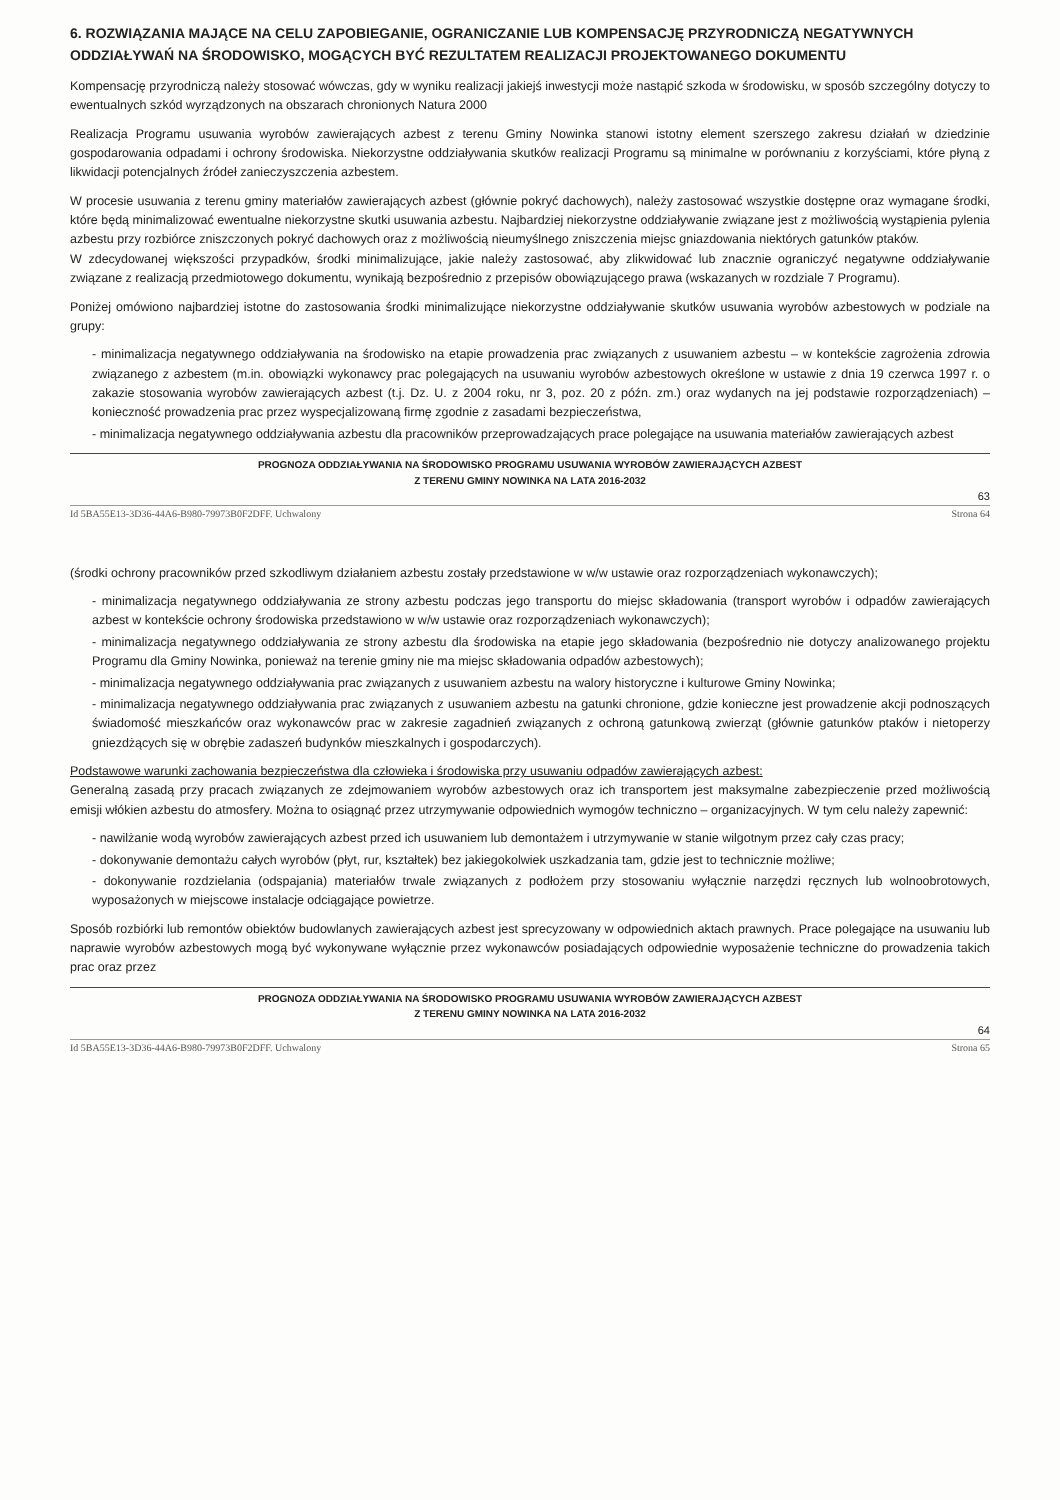6. ROZWIĄZANIA MAJĄCE NA CELU ZAPOBIEGANIE, OGRANICZANIE LUB KOMPENSACJĘ PRZYRODNICZĄ NEGATYWNYCH ODDZIAŁYWAŃ NA ŚRODOWISKO, MOGĄCYCH BYĆ REZULTATEM REALIZACJI PROJEKTOWANEGO DOKUMENTU
Kompensację przyrodniczą należy stosować wówczas, gdy w wyniku realizacji jakiejś inwestycji może nastąpić szkoda w środowisku, w sposób szczególny dotyczy to ewentualnych szkód wyrządzonych na obszarach chronionych Natura 2000
Realizacja Programu usuwania wyrobów zawierających azbest z terenu Gminy Nowinka stanowi istotny element szerszego zakresu działań w dziedzinie gospodarowania odpadami i ochrony środowiska. Niekorzystne oddziaływania skutków realizacji Programu są minimalne w porównaniu z korzyściami, które płyną z likwidacji potencjalnych źródeł zanieczyszczenia azbestem.
W procesie usuwania z terenu gminy materiałów zawierających azbest (głównie pokryć dachowych), należy zastosować wszystkie dostępne oraz wymagane środki, które będą minimalizować ewentualne niekorzystne skutki usuwania azbestu. Najbardziej niekorzystne oddziaływanie związane jest z możliwością wystąpienia pylenia azbestu przy rozbiórce zniszczonych pokryć dachowych oraz z możliwością nieumyślnego zniszczenia miejsc gniazdowania niektórych gatunków ptaków.
W zdecydowanej większości przypadków, środki minimalizujące, jakie należy zastosować, aby zlikwidować lub znacznie ograniczyć negatywne oddziaływanie związane z realizacją przedmiotowego dokumentu, wynikają bezpośrednio z przepisów obowiązującego prawa (wskazanych w rozdziale 7 Programu).
Poniżej omówiono najbardziej istotne do zastosowania środki minimalizujące niekorzystne oddziaływanie skutków usuwania wyrobów azbestowych w podziale na grupy:
- minimalizacja negatywnego oddziaływania na środowisko na etapie prowadzenia prac związanych z usuwaniem azbestu – w kontekście zagrożenia zdrowia związanego z azbestem (m.in. obowiązki wykonawcy prac polegających na usuwaniu wyrobów azbestowych określone w ustawie z dnia 19 czerwca 1997 r. o zakazie stosowania wyrobów zawierających azbest (t.j. Dz. U. z 2004 roku, nr 3, poz. 20 z późn. zm.) oraz wydanych na jej podstawie rozporządzeniach) – konieczność prowadzenia prac przez wyspecjalizowaną firmę zgodnie z zasadami bezpieczeństwa,
- minimalizacja negatywnego oddziaływania azbestu dla pracowników przeprowadzających prace polegające na usuwania materiałów zawierających azbest
PROGNOZA ODDZIAŁYWANIA NA ŚRODOWISKO PROGRAMU USUWANIA WYROBÓW ZAWIERAJĄCYCH AZBEST
Z TERENU GMINY NOWINKA NA LATA 2016-2032
63
Id 5BA55E13-3D36-44A6-B980-79973B0F2DFF. Uchwalony Strona 64
(środki ochrony pracowników przed szkodliwym działaniem azbestu zostały przedstawione w w/w ustawie oraz rozporządzeniach wykonawczych);
- minimalizacja negatywnego oddziaływania ze strony azbestu podczas jego transportu do miejsc składowania (transport wyrobów i odpadów zawierających azbest w kontekście ochrony środowiska przedstawiono w w/w ustawie oraz rozporządzeniach wykonawczych);
- minimalizacja negatywnego oddziaływania ze strony azbestu dla środowiska na etapie jego składowania (bezpośrednio nie dotyczy analizowanego projektu Programu dla Gminy Nowinka, ponieważ na terenie gminy nie ma miejsc składowania odpadów azbestowych);
- minimalizacja negatywnego oddziaływania prac związanych z usuwaniem azbestu na walory historyczne i kulturowe Gminy Nowinka;
- minimalizacja negatywnego oddziaływania prac związanych z usuwaniem azbestu na gatunki chronione, gdzie konieczne jest prowadzenie akcji podnoszących świadomość mieszkańców oraz wykonawców prac w zakresie zagadnień związanych z ochroną gatunkową zwierząt (głównie gatunków ptaków i nietoperzy gniezdżących się w obrębie zadaszeń budynków mieszkalnych i gospodarczych).
Podstawowe warunki zachowania bezpieczeństwa dla człowieka i środowiska przy usuwaniu odpadów zawierających azbest:
Generalną zasadą przy pracach związanych ze zdejmowaniem wyrobów azbestowych oraz ich transportem jest maksymalne zabezpieczenie przed możliwością emisji włókien azbestu do atmosfery. Można to osiągnąć przez utrzymywanie odpowiednich wymogów techniczno – organizacyjnych. W tym celu należy zapewnić:
- nawilżanie wodą wyrobów zawierających azbest przed ich usuwaniem lub demontażem i utrzymywanie w stanie wilgotnym przez cały czas pracy;
- dokonywanie demontażu całych wyrobów (płyt, rur, kształtek) bez jakiegokolwiek uszkadzania tam, gdzie jest to technicznie możliwe;
- dokonywanie rozdzielania (odspajania) materiałów trwale związanych z podłożem przy stosowaniu wyłącznie narzędzi ręcznych lub wolnoobrotowych, wyposażonych w miejscowe instalacje odciągające powietrze.
Sposób rozbiórki lub remontów obiektów budowlanych zawierających azbest jest sprecyzowany w odpowiednich aktach prawnych. Prace polegające na usuwaniu lub naprawie wyrobów azbestowych mogą być wykonywane wyłącznie przez wykonawców posiadających odpowiednie wyposażenie techniczne do prowadzenia takich prac oraz przez
PROGNOZA ODDZIAŁYWANIA NA ŚRODOWISKO PROGRAMU USUWANIA WYROBÓW ZAWIERAJĄCYCH AZBEST
Z TERENU GMINY NOWINKA NA LATA 2016-2032
64
Id 5BA55E13-3D36-44A6-B980-79973B0F2DFF. Uchwalony Strona 65